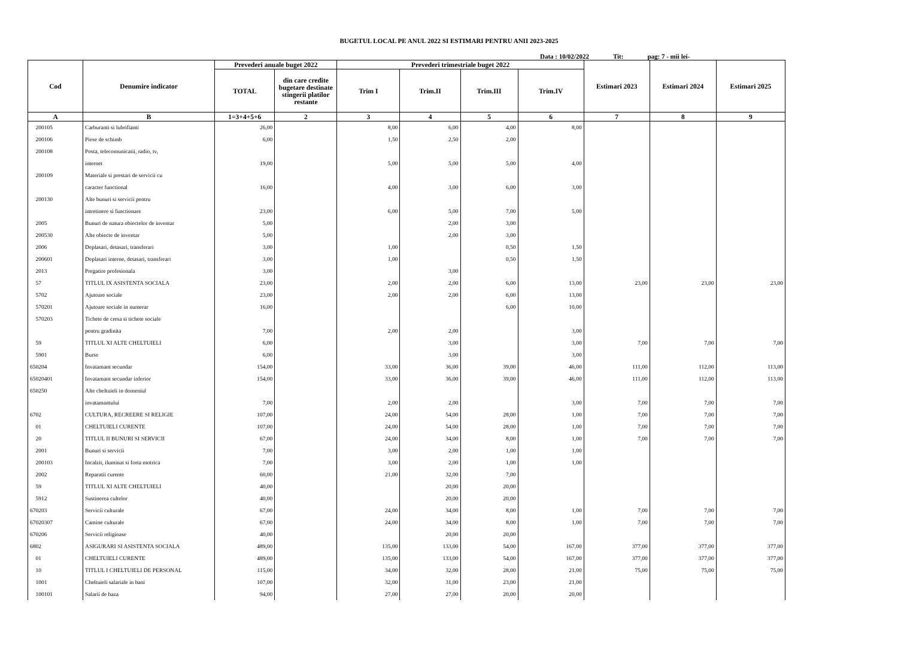BUGETUL LOCAL PE ANUL 2022 SI ESTIMARI PENTRU ANII 2023-2025
Data : 10/02/2022 Tit: pag: 7 - mii lei-
| Cod | Denumire indicator | Prevederi anuale buget 2022 | | Prevederi trimestriale buget 2022 | | | | Estimari 2023 | Estimari 2024 | Estimari 2025 |
| --- | --- | --- | --- | --- | --- | --- | --- | --- | --- | --- |
| | | TOTAL | din care credite bugetare destinate stingerii platilor restante | Trim I | Trim.II | Trim.III | Trim.IV | | | |
| A | B | 1=3+4+5+6 | 2 | 3 | 4 | 5 | 6 | 7 | 8 | 9 |
| 200105 | Carburanti si lubrifianti | 26,00 | | 8,00 | 6,00 | 4,00 | 8,00 | | | |
| 200106 | Piese de schimb | 6,00 | | 1,50 | 2,50 | 2,00 | | | | |
| 200108 | Posta, telecomunicatii, radio, tv, | | | | | | | | | |
| | internet | 19,00 | | 5,00 | 5,00 | 5,00 | 4,00 | | | |
| 200109 | Materiale si prestari de servicii cu | | | | | | | | | |
| | caracter functional | 16,00 | | 4,00 | 3,00 | 6,00 | 3,00 | | | |
| 200130 | Alte bunuri si servicii pentru | | | | | | | | | |
| | intretinere si functionare | 23,00 | | 6,00 | 5,00 | 7,00 | 5,00 | | | |
| 2005 | Bunuri de natura obiectelor de inventar | 5,00 | | | 2,00 | 3,00 | | | | |
| 200530 | Alte obiecte de inventar | 5,00 | | | 2,00 | 3,00 | | | | |
| 2006 | Deplasari, detasari, transferari | 3,00 | | 1,00 | | 0,50 | 1,50 | | | |
| 200601 | Deplasari interne, detasari, transferari | 3,00 | | 1,00 | | 0,50 | 1,50 | | | |
| 2013 | Pregatire profesionala | 3,00 | | | 3,00 | | | | | |
| 57 | TITLUL IX ASISTENTA SOCIALA | 23,00 | | 2,00 | 2,00 | 6,00 | 13,00 | 23,00 | 23,00 | 23,00 |
| 5702 | Ajutoare sociale | 23,00 | | 2,00 | 2,00 | 6,00 | 13,00 | | | |
| 570201 | Ajutoare sociale in numerar | 16,00 | | | | 6,00 | 10,00 | | | |
| 570203 | Tichete de cresa si tichete sociale | | | | | | | | | |
| | pentru gradinita | 7,00 | | 2,00 | 2,00 | | 3,00 | | | |
| 59 | TITLUL XI ALTE CHELTUIELI | 6,00 | | | 3,00 | | 3,00 | 7,00 | 7,00 | 7,00 |
| 5901 | Burse | 6,00 | | | 3,00 | | 3,00 | | | |
| 650204 | Invatamant secundar | 154,00 | | 33,00 | 36,00 | 39,00 | 46,00 | 111,00 | 112,00 | 113,00 |
| 65020401 | Invatamant secundar inferior | 154,00 | | 33,00 | 36,00 | 39,00 | 46,00 | 111,00 | 112,00 | 113,00 |
| 650250 | Alte cheltuieli in domeniul | | | | | | | | | |
| | invatamantului | 7,00 | | 2,00 | 2,00 | | 3,00 | 7,00 | 7,00 | 7,00 |
| 6702 | CULTURA, RECREERE SI RELIGIE | 107,00 | | 24,00 | 54,00 | 28,00 | 1,00 | 7,00 | 7,00 | 7,00 |
| 01 | CHELTUIELI CURENTE | 107,00 | | 24,00 | 54,00 | 28,00 | 1,00 | 7,00 | 7,00 | 7,00 |
| 20 | TITLUL II BUNURI SI SERVICII | 67,00 | | 24,00 | 34,00 | 8,00 | 1,00 | 7,00 | 7,00 | 7,00 |
| 2001 | Bunuri si servicii | 7,00 | | 3,00 | 2,00 | 1,00 | 1,00 | | | |
| 200103 | Incalzit, iluminat si forta motrica | 7,00 | | 3,00 | 2,00 | 1,00 | 1,00 | | | |
| 2002 | Reparatii curente | 60,00 | | 21,00 | 32,00 | 7,00 | | | | |
| 59 | TITLUL XI ALTE CHELTUIELI | 40,00 | | | 20,00 | 20,00 | | | | |
| 5912 | Sustinerea cultelor | 40,00 | | | 20,00 | 20,00 | | | | |
| 670203 | Servicii culturale | 67,00 | | 24,00 | 34,00 | 8,00 | 1,00 | 7,00 | 7,00 | 7,00 |
| 67020307 | Camine culturale | 67,00 | | 24,00 | 34,00 | 8,00 | 1,00 | 7,00 | 7,00 | 7,00 |
| 670206 | Servicii religioase | 40,00 | | | 20,00 | 20,00 | | | | |
| 6802 | ASIGURARI SI ASISTENTA SOCIALA | 489,00 | | 135,00 | 133,00 | 54,00 | 167,00 | 377,00 | 377,00 | 377,00 |
| 01 | CHELTUIELI CURENTE | 489,00 | | 135,00 | 133,00 | 54,00 | 167,00 | 377,00 | 377,00 | 377,00 |
| 10 | TITLUL I CHELTUIELI DE PERSONAL | 115,00 | | 34,00 | 32,00 | 28,00 | 21,00 | 75,00 | 75,00 | 75,00 |
| 1001 | Cheltuieli salariale in bani | 107,00 | | 32,00 | 31,00 | 23,00 | 21,00 | | | |
| 100101 | Salarii de baza | 94,00 | | 27,00 | 27,00 | 20,00 | 20,00 | | | |